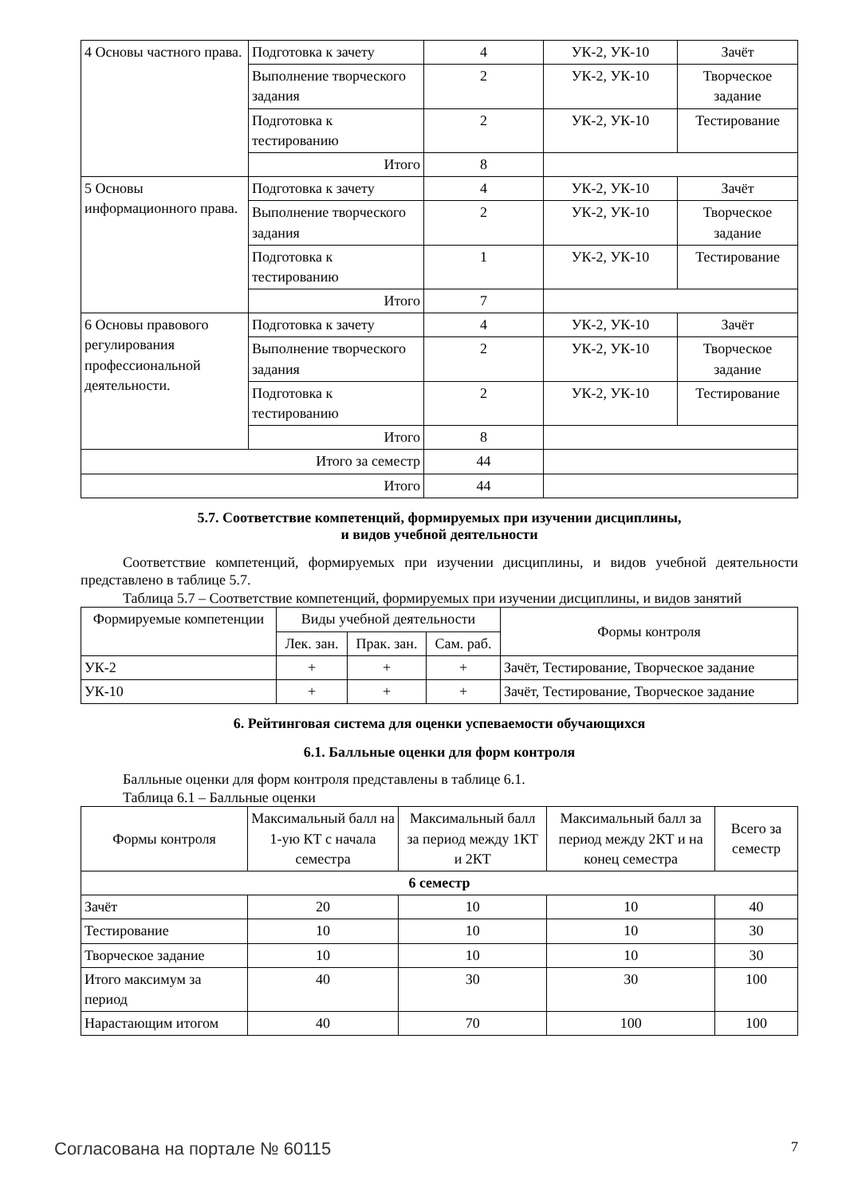| 4 Основы частного права. | Подготовка к зачету | 4 | УК-2, УК-10 | Зачёт |
| | Выполнение творческого задания | 2 | УК-2, УК-10 | Творческое задание |
| | Подготовка к тестированию | 2 | УК-2, УК-10 | Тестирование |
| | Итого | 8 | | |
| 5 Основы информационного права. | Подготовка к зачету | 4 | УК-2, УК-10 | Зачёт |
| | Выполнение творческого задания | 2 | УК-2, УК-10 | Творческое задание |
| | Подготовка к тестированию | 1 | УК-2, УК-10 | Тестирование |
| | Итого | 7 | | |
| 6 Основы правового регулирования профессиональной деятельности. | Подготовка к зачету | 4 | УК-2, УК-10 | Зачёт |
| | Выполнение творческого задания | 2 | УК-2, УК-10 | Творческое задание |
| | Подготовка к тестированию | 2 | УК-2, УК-10 | Тестирование |
| | Итого | 8 | | |
| Итого за семестр | | 44 | | |
| Итого | | 44 | | |
5.7. Соответствие компетенций, формируемых при изучении дисциплины,
и видов учебной деятельности
Соответствие компетенций, формируемых при изучении дисциплины, и видов учебной деятельности представлено в таблице 5.7.
Таблица 5.7 – Соответствие компетенций, формируемых при изучении дисциплины, и видов занятий
| Формируемые компетенции | Виды учебной деятельности | | | Формы контроля |
| --- | --- | --- | --- | --- |
| | Лек. зан. | Прак. зан. | Сам. раб. | |
| УК-2 | + | + | + | Зачёт, Тестирование, Творческое задание |
| УК-10 | + | + | + | Зачёт, Тестирование, Творческое задание |
6. Рейтинговая система для оценки успеваемости обучающихся
6.1. Балльные оценки для форм контроля
Балльные оценки для форм контроля представлены в таблице 6.1.
Таблица 6.1 – Балльные оценки
| Формы контроля | Максимальный балл на 1-ую КТ с начала семестра | Максимальный балл за период между 1КТ и 2КТ | Максимальный балл за период между 2КТ и на конец семестра | Всего за семестр |
| --- | --- | --- | --- | --- |
| 6 семестр | | | | |
| Зачёт | 20 | 10 | 10 | 40 |
| Тестирование | 10 | 10 | 10 | 30 |
| Творческое задание | 10 | 10 | 10 | 30 |
| Итого максимум за период | 40 | 30 | 30 | 100 |
| Нарастающим итогом | 40 | 70 | 100 | 100 |
Согласована на портале № 60115 7